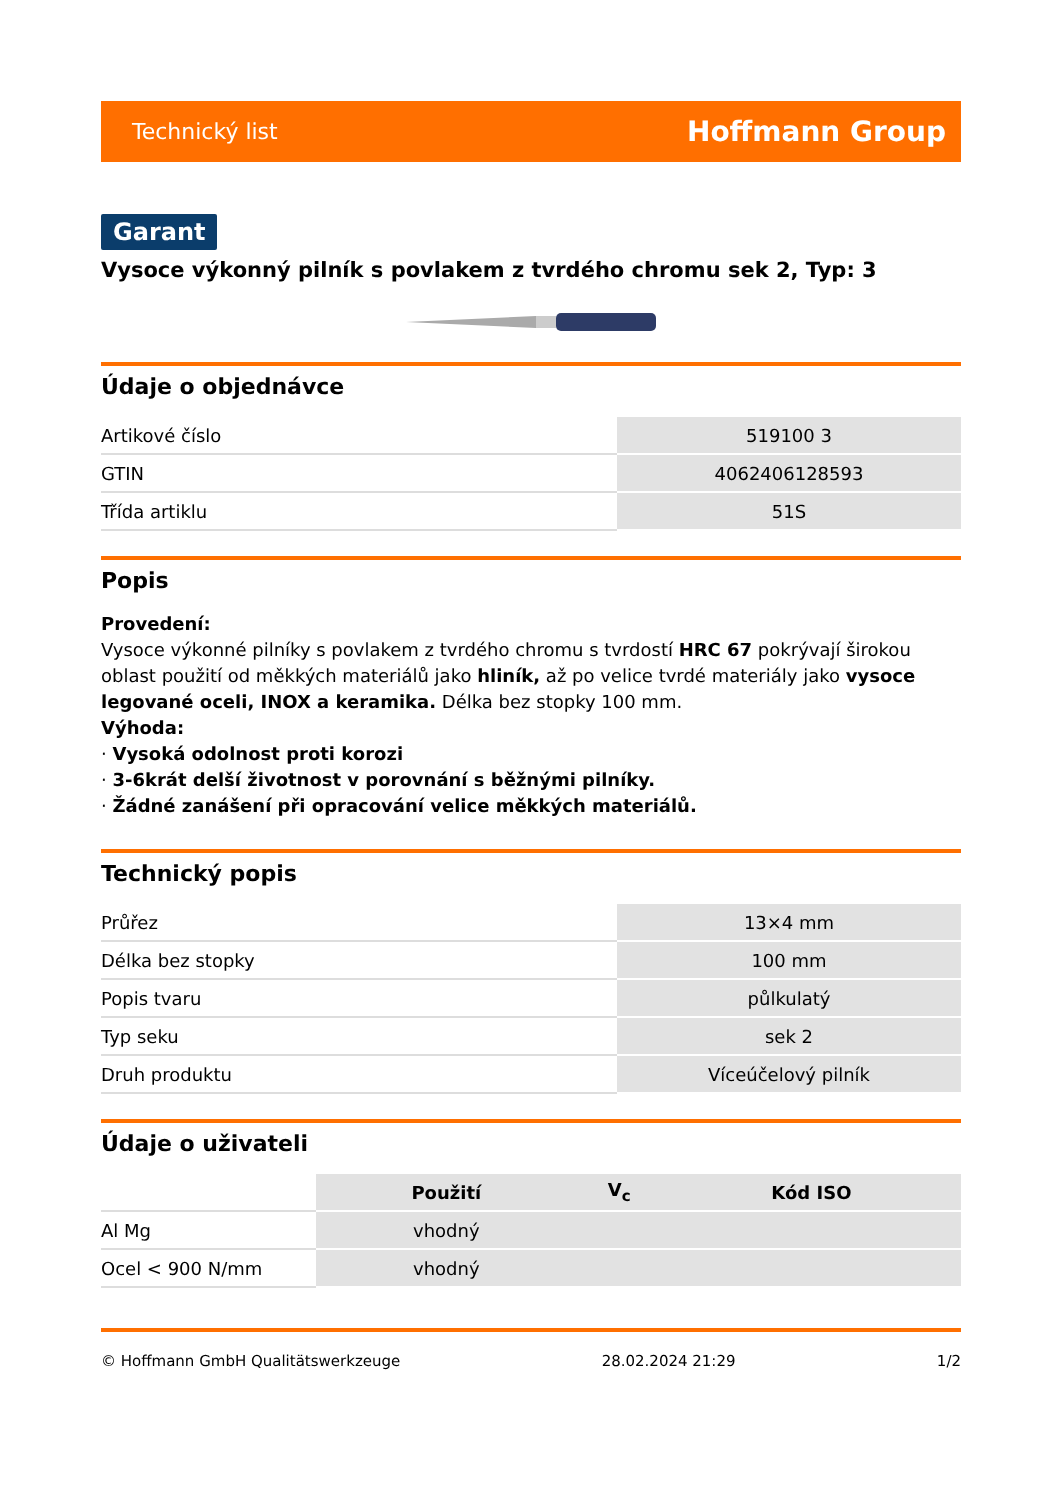Technický list Hoffmann Group
Garant
Vysoce výkonný pilník s povlakem z tvrdého chromu sek 2, Typ: 3
Údaje o objednávce
| Artikové číslo | 519100 3 |
| GTIN | 4062406128593 |
| Třída artiklu | 51S |
Popis
Provedení:
Vysoce výkonné pilníky s povlakem z tvrdého chromu s tvrdostí HRC 67 pokrývají širokou oblast použití od měkkých materiálů jako hliník, až po velice tvrdé materiály jako vysoce legované oceli, INOX a keramika. Délka bez stopky 100 mm.
Výhoda:
· Vysoká odolnost proti korozi
· 3-6krát delší životnost v porovnání s běžnými pilníky.
· Žádné zanášení při opracování velice měkkých materiálů.
Technický popis
| Průřez | 13×4 mm |
| Délka bez stopky | 100 mm |
| Popis tvaru | půlkulatý |
| Typ seku | sek 2 |
| Druh produktu | Víceúčelový pilník |
Údaje o uživateli
| | Použití | V<sub>c</sub> | Kód ISO |
| --- | --- | --- | --- |
| Al Mg | vhodný | | |
| Ocel < 900 N/mm | vhodný | | |
© Hoffmann GmbH Qualitätswerkzeuge 28.02.2024 21:29 1/2